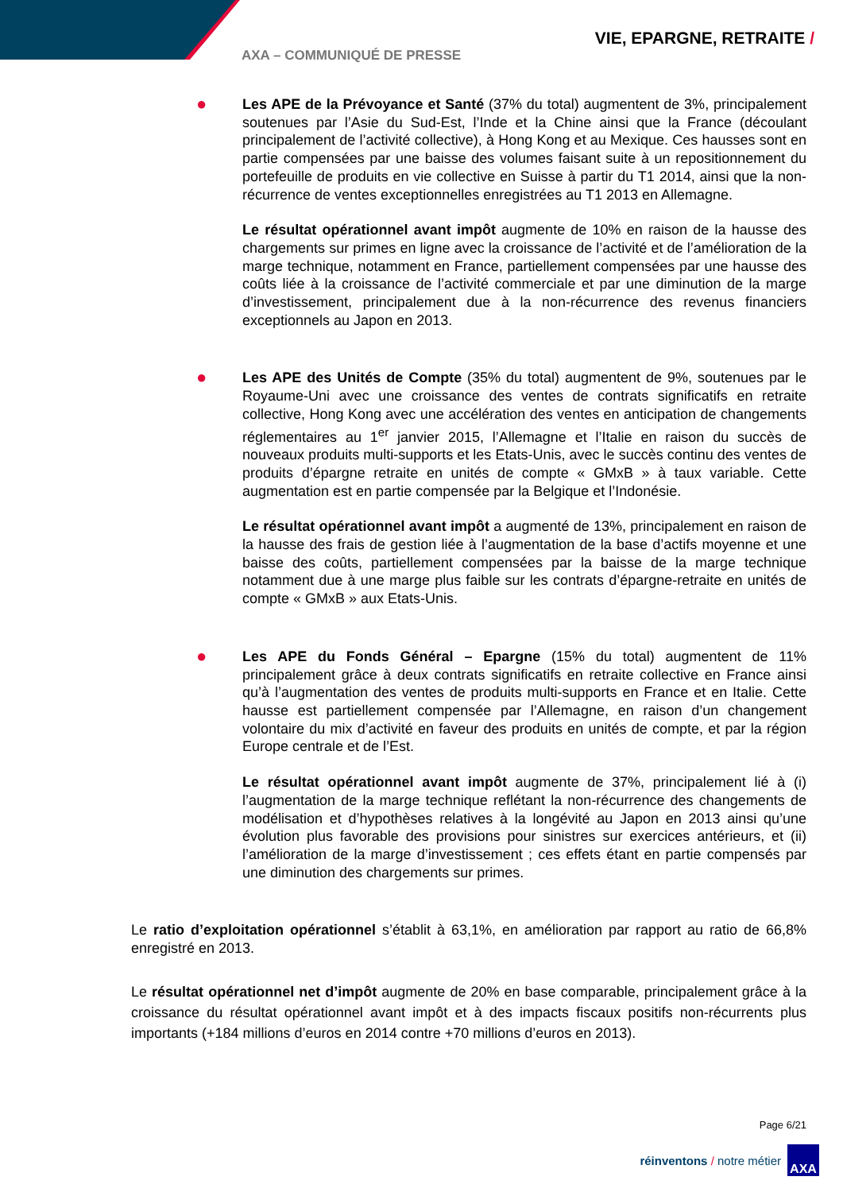VIE, EPARGNE, RETRAITE /
AXA – COMMUNIQUÉ DE PRESSE
●
Les APE de la Prévoyance et Santé (37% du total) augmentent de 3%, principalement soutenues par l’Asie du Sud-Est, l’Inde et la Chine ainsi que la France (découlant principalement de l’activité collective), à Hong Kong et au Mexique. Ces hausses sont en partie compensées par une baisse des volumes faisant suite à un repositionnement du portefeuille de produits en vie collective en Suisse à partir du T1 2014, ainsi que la non-récurrence de ventes exceptionnelles enregistrées au T1 2013 en Allemagne.
Le résultat opérationnel avant impôt augmente de 10% en raison de la hausse des chargements sur primes en ligne avec la croissance de l’activité et de l’amélioration de la marge technique, notamment en France, partiellement compensées par une hausse des coûts liée à la croissance de l’activité commerciale et par une diminution de la marge d’investissement, principalement due à la non-récurrence des revenus financiers exceptionnels au Japon en 2013.
●
Les APE des Unités de Compte (35% du total) augmentent de 9%, soutenues par le Royaume-Uni avec une croissance des ventes de contrats significatifs en retraite collective, Hong Kong avec une accélération des ventes en anticipation de changements réglementaires au 1<sup>er</sup> janvier 2015, l’Allemagne et l’Italie en raison du succès de nouveaux produits multi-supports et les Etats-Unis, avec le succès continu des ventes de produits d’épargne retraite en unités de compte « GMxB » à taux variable. Cette augmentation est en partie compensée par la Belgique et l’Indonésie.
Le résultat opérationnel avant impôt a augmenté de 13%, principalement en raison de la hausse des frais de gestion liée à l’augmentation de la base d’actifs moyenne et une baisse des coûts, partiellement compensées par la baisse de la marge technique notamment due à une marge plus faible sur les contrats d’épargne-retraite en unités de compte « GMxB » aux Etats-Unis.
●
Les APE du Fonds Général – Epargne (15% du total) augmentent de 11% principalement grâce à deux contrats significatifs en retraite collective en France ainsi qu’à l’augmentation des ventes de produits multi-supports en France et en Italie. Cette hausse est partiellement compensée par l’Allemagne, en raison d’un changement volontaire du mix d’activité en faveur des produits en unités de compte, et par la région Europe centrale et de l’Est.
Le résultat opérationnel avant impôt augmente de 37%, principalement lié à (i) l’augmentation de la marge technique reflétant la non-récurrence des changements de modélisation et d’hypothèses relatives à la longévité au Japon en 2013 ainsi qu’une évolution plus favorable des provisions pour sinistres sur exercices antérieurs, et (ii) l’amélioration de la marge d’investissement ; ces effets étant en partie compensés par une diminution des chargements sur primes.
Le ratio d’exploitation opérationnel s’établit à 63,1%, en amélioration par rapport au ratio de 66,8% enregistré en 2013.
Le résultat opérationnel net d’impôt augmente de 20% en base comparable, principalement grâce à la croissance du résultat opérationnel avant impôt et à des impacts fiscaux positifs non-récurrents plus importants (+184 millions d’euros en 2014 contre +70 millions d’euros en 2013).
Page 6/21
réinventons / notre métier
AXA